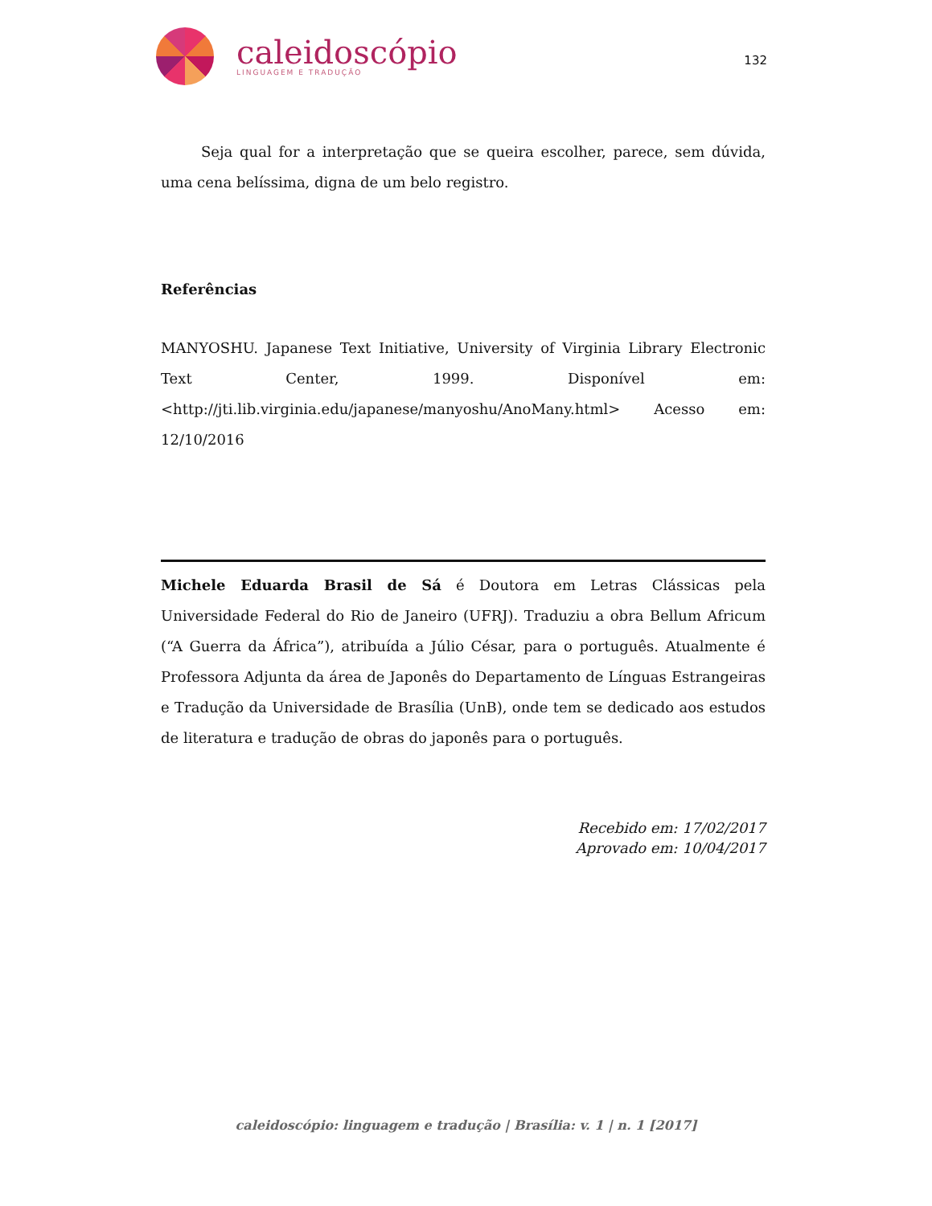caleidoscópio
LINGUAGEM E TRADUÇÃO
132
Seja qual for a interpretação que se queira escolher, parece, sem dúvida, uma cena belíssima, digna de um belo registro.
Referências
MANYOSHU. Japanese Text Initiative, University of Virginia Library Electronic Text Center, 1999. Disponível em: <http://jti.lib.virginia.edu/japanese/manyoshu/AnoMany.html> Acesso em: 12/10/2016
Michele Eduarda Brasil de Sá é Doutora em Letras Clássicas pela Universidade Federal do Rio de Janeiro (UFRJ). Traduziu a obra Bellum Africum (“A Guerra da África”), atribuída a Júlio César, para o português. Atualmente é Professora Adjunta da área de Japonês do Departamento de Línguas Estrangeiras e Tradução da Universidade de Brasília (UnB), onde tem se dedicado aos estudos de literatura e tradução de obras do japonês para o português.
Recebido em: 17/02/2017
Aprovado em: 10/04/2017
caleidoscópio: linguagem e tradução | Brasília: v. 1 | n. 1 [2017]